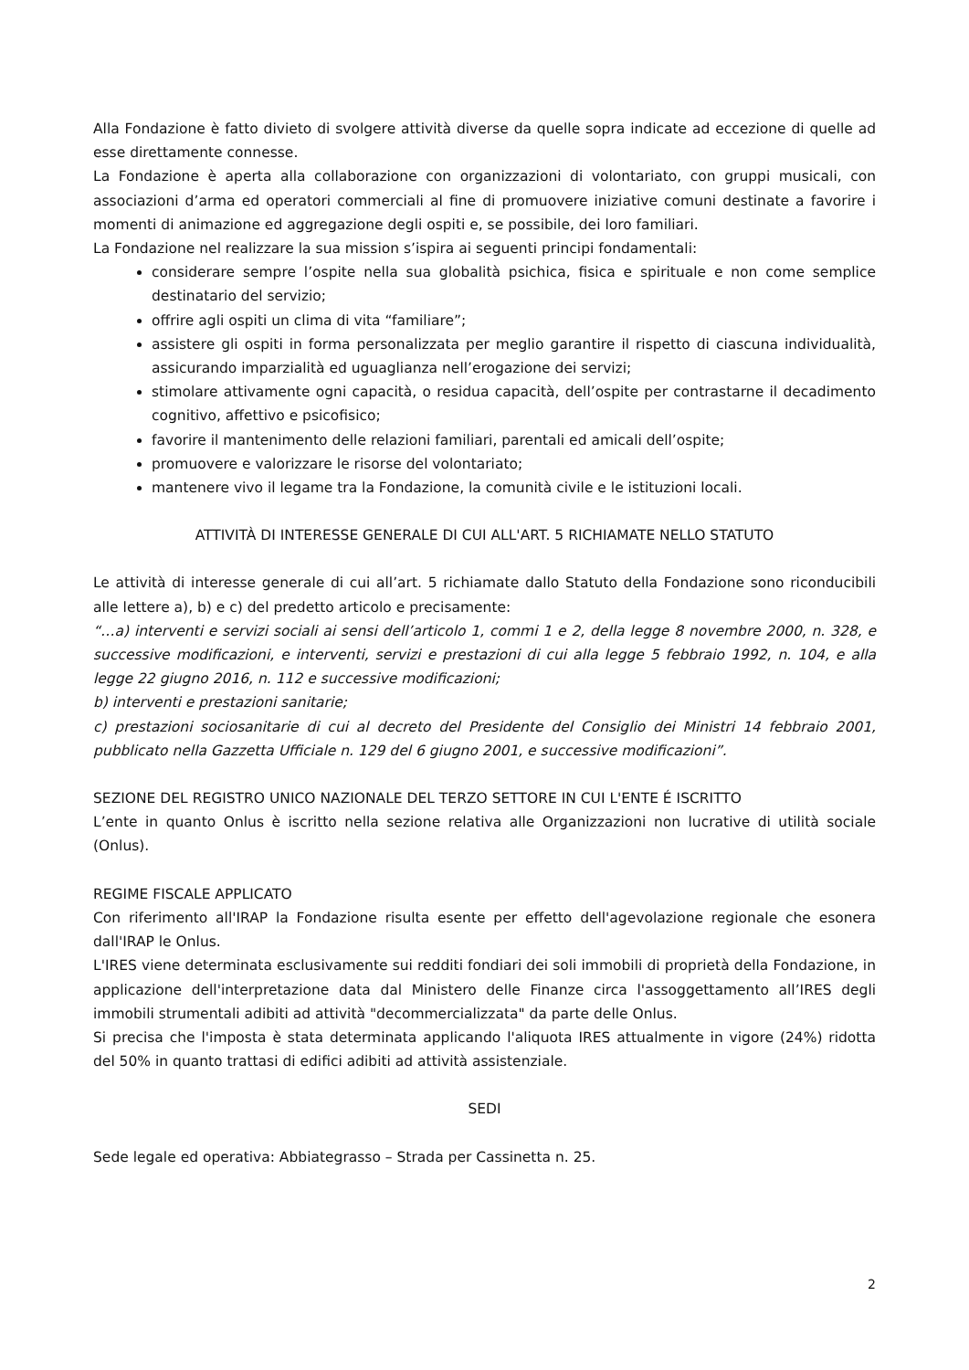Alla Fondazione è fatto divieto di svolgere attività diverse da quelle sopra indicate ad eccezione di quelle ad esse direttamente connesse.
La Fondazione è aperta alla collaborazione con organizzazioni di volontariato, con gruppi musicali, con associazioni d’arma ed operatori commerciali al fine di promuovere iniziative comuni destinate a favorire i momenti di animazione ed aggregazione degli ospiti e, se possibile, dei loro familiari.
La Fondazione nel realizzare la sua mission s’ispira ai seguenti principi fondamentali:
considerare sempre l’ospite nella sua globalità psichica, fisica e spirituale e non come semplice destinatario del servizio;
offrire agli ospiti un clima di vita “familiare”;
assistere gli ospiti in forma personalizzata per meglio garantire il rispetto di ciascuna individualità, assicurando imparzialità ed uguaglianza nell’erogazione dei servizi;
stimolare attivamente ogni capacità, o residua capacità, dell’ospite per contrastarne il decadimento cognitivo, affettivo e psicofisico;
favorire il mantenimento delle relazioni familiari, parentali ed amicali dell’ospite;
promuovere e valorizzare le risorse del volontariato;
mantenere vivo il legame tra la Fondazione, la comunità civile e le istituzioni locali.
ATTIVITÀ DI INTERESSE GENERALE DI CUI ALL'ART. 5 RICHIAMATE NELLO STATUTO
Le attività di interesse generale di cui all’art. 5 richiamate dallo Statuto della Fondazione sono riconducibili alle lettere a), b) e c) del predetto articolo e precisamente:
“…a) interventi e servizi sociali ai sensi dell’articolo 1, commi 1 e 2, della legge 8 novembre 2000, n. 328, e successive modificazioni, e interventi, servizi e prestazioni di cui alla legge 5 febbraio 1992, n. 104, e alla legge 22 giugno 2016, n. 112 e successive modificazioni;
b) interventi e prestazioni sanitarie;
c) prestazioni sociosanitarie di cui al decreto del Presidente del Consiglio dei Ministri 14 febbraio 2001, pubblicato nella Gazzetta Ufficiale n. 129 del 6 giugno 2001, e successive modificazioni”.
SEZIONE DEL REGISTRO UNICO NAZIONALE DEL TERZO SETTORE IN CUI L'ENTE É ISCRITTO
L’ente in quanto Onlus è iscritto nella sezione relativa alle Organizzazioni non lucrative di utilità sociale (Onlus).
REGIME FISCALE APPLICATO
Con riferimento all'IRAP la Fondazione risulta esente per effetto dell'agevolazione regionale che esonera dall'IRAP le Onlus.
L'IRES viene determinata esclusivamente sui redditi fondiari dei soli immobili di proprietà della Fondazione, in applicazione dell'interpretazione data dal Ministero delle Finanze circa l'assoggettamento all’IRES degli immobili strumentali adibiti ad attività "decommercializzata" da parte delle Onlus.
Si precisa che l'imposta è stata determinata applicando l'aliquota IRES attualmente in vigore (24%) ridotta del 50% in quanto trattasi di edifici adibiti ad attività assistenziale.
SEDI
Sede legale ed operativa: Abbiategrasso – Strada per Cassinetta n. 25.
2